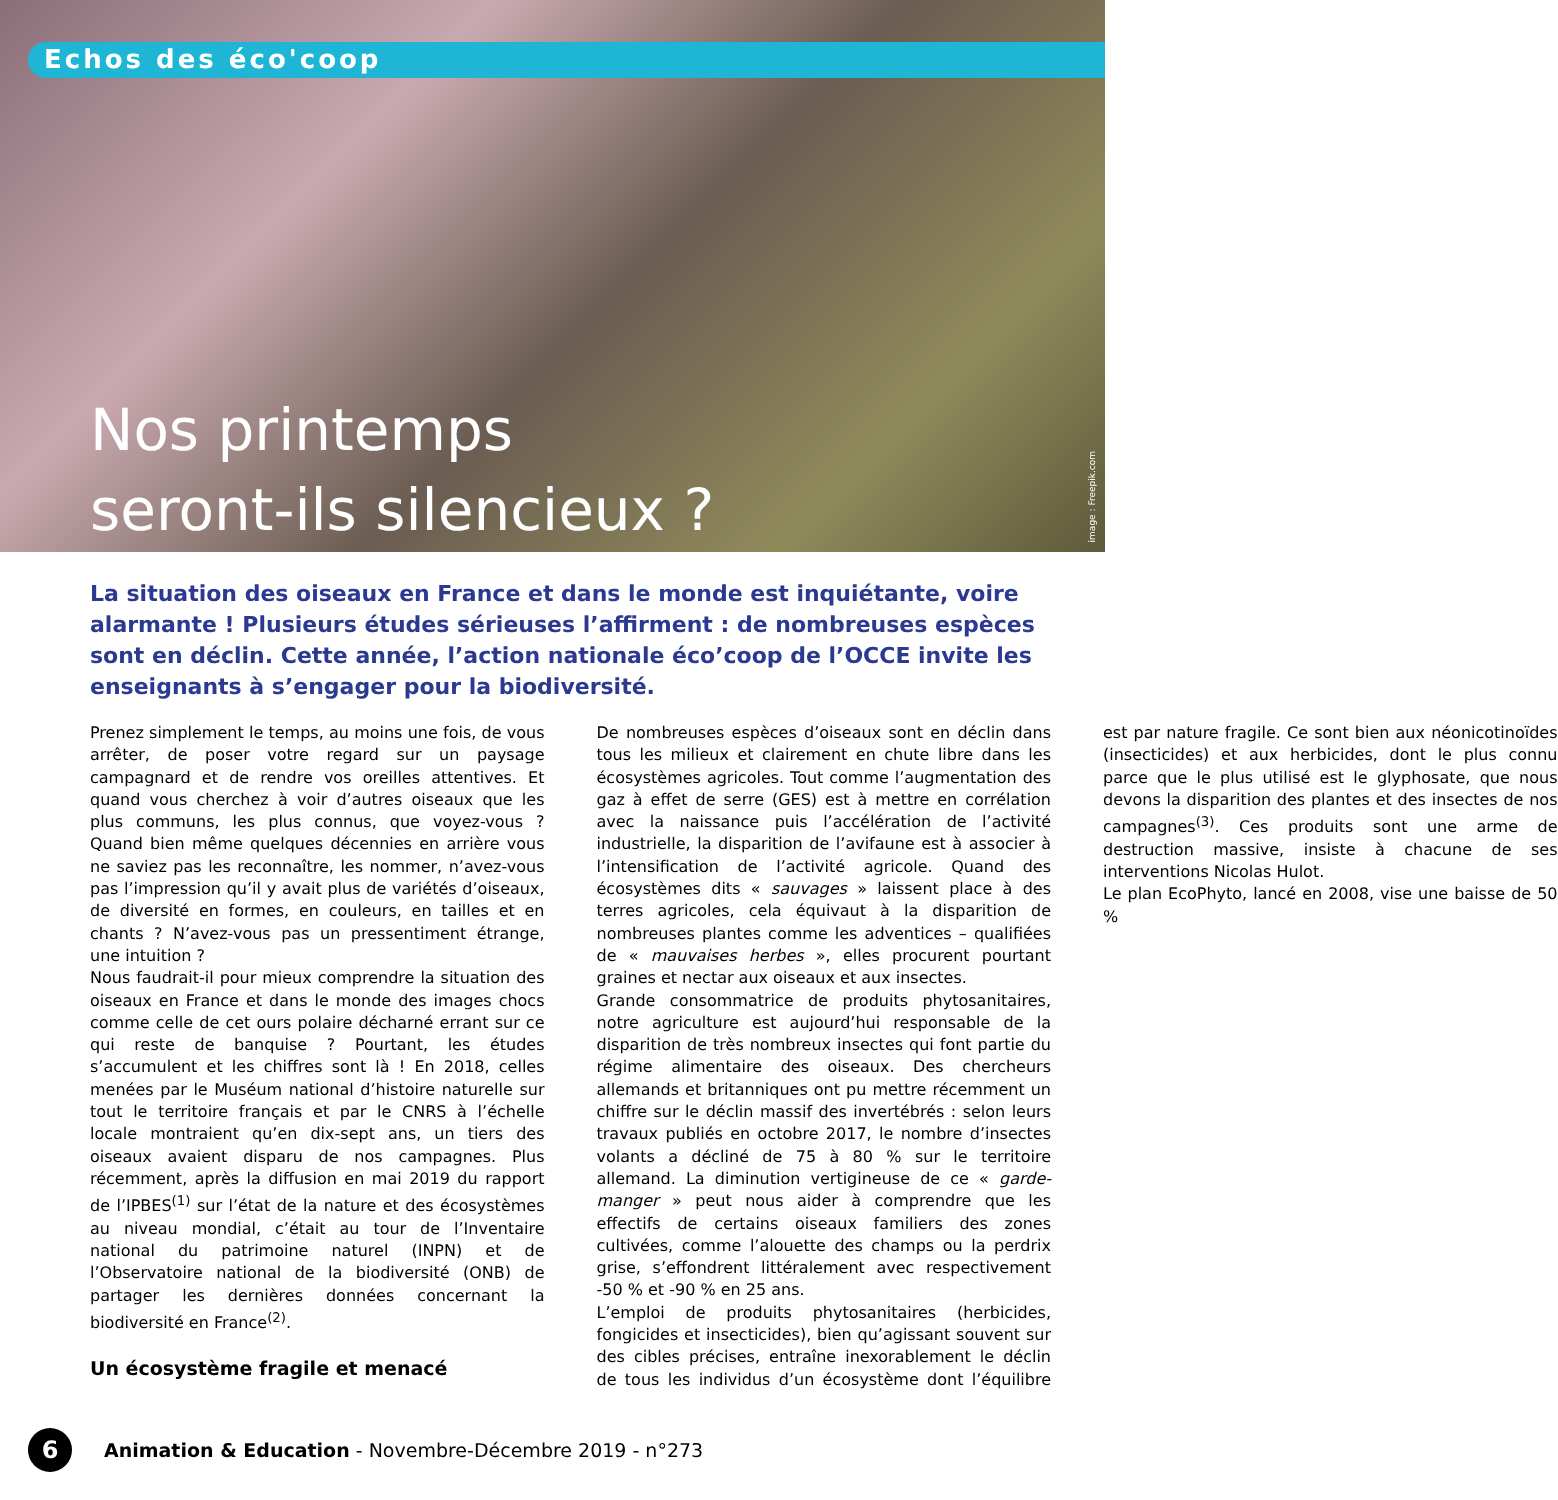Echos des éco'coop
Nos printemps
seront-ils silencieux ?
image : Freepik.com
La situation des oiseaux en France et dans le monde est inquiétante, voire alarmante ! Plusieurs études sérieuses l’affirment : de nombreuses espèces sont en déclin. Cette année, l’action nationale éco’coop de l’OCCE invite les enseignants à s’engager pour la biodiversité.
Prenez simplement le temps, au moins une fois, de vous arrêter, de poser votre regard sur un paysage campagnard et de rendre vos oreilles attentives. Et quand vous cherchez à voir d’autres oiseaux que les plus communs, les plus connus, que voyez-vous ? Quand bien même quelques décennies en arrière vous ne saviez pas les reconnaître, les nommer, n’avez-vous pas l’impression qu’il y avait plus de variétés d’oiseaux, de diversité en formes, en couleurs, en tailles et en chants ? N’avez-vous pas un pressentiment étrange, une intuition ?
Nous faudrait-il pour mieux comprendre la situation des oiseaux en France et dans le monde des images chocs comme celle de cet ours polaire décharné errant sur ce qui reste de banquise ? Pourtant, les études s’accumulent et les chiffres sont là ! En 2018, celles menées par le Muséum national d’histoire naturelle sur tout le territoire français et par le CNRS à l’échelle locale montraient qu’en dix-sept ans, un tiers des oiseaux avaient disparu de nos campagnes. Plus récemment, après la diffusion en mai 2019 du rapport de l’IPBES<sup>(1)</sup> sur l’état de la nature et des écosystèmes au niveau mondial, c’était au tour de l’Inventaire national du patrimoine naturel (INPN) et de l’Observatoire national de la biodiversité (ONB) de partager les dernières données concernant la biodiversité en France<sup>(2)</sup>.
Un écosystème fragile et menacé
De nombreuses espèces d’oiseaux sont en déclin dans tous les milieux et clairement en chute libre dans les écosystèmes agricoles. Tout comme l’augmentation des gaz à effet de serre (GES) est à mettre en corrélation avec la naissance puis l’accélération de l’activité industrielle, la disparition de l’avifaune est à associer à l’intensification de l’activité agricole. Quand des écosystèmes dits « sauvages » laissent place à des terres agricoles, cela équivaut à la disparition de nombreuses plantes comme les adventices – qualifiées de « mauvaises herbes », elles procurent pourtant graines et nectar aux oiseaux et aux insectes.
Grande consommatrice de produits phytosanitaires, notre agriculture est aujourd’hui responsable de la disparition de très nombreux insectes qui font partie du régime alimentaire des oiseaux. Des chercheurs allemands et britanniques ont pu mettre récemment un chiffre sur le déclin massif des invertébrés : selon leurs travaux publiés en octobre 2017, le nombre d’insectes volants a décliné de 75 à 80 % sur le territoire allemand. La diminution vertigineuse de ce « garde-manger » peut nous aider à comprendre que les effectifs de certains oiseaux familiers des zones cultivées, comme l’alouette des champs ou la perdrix grise, s’effondrent littéralement avec respectivement -50 % et -90 % en 25 ans.
L’emploi de produits phytosanitaires (herbicides, fongicides et insecticides), bien qu’agissant souvent sur des cibles précises, entraîne inexorablement le déclin de tous les individus d’un écosystème dont l’équilibre est par nature fragile. Ce sont bien aux néonicotinoïdes (insecticides) et aux herbicides, dont le plus connu parce que le plus utilisé est le glyphosate, que nous devons la disparition des plantes et des insectes de nos campagnes<sup>(3)</sup>. Ces produits sont une arme de destruction massive, insiste à chacune de ses interventions Nicolas Hulot.
Le plan EcoPhyto, lancé en 2008, vise une baisse de 50 %
6
Animation & Education - Novembre-Décembre 2019 - n°273